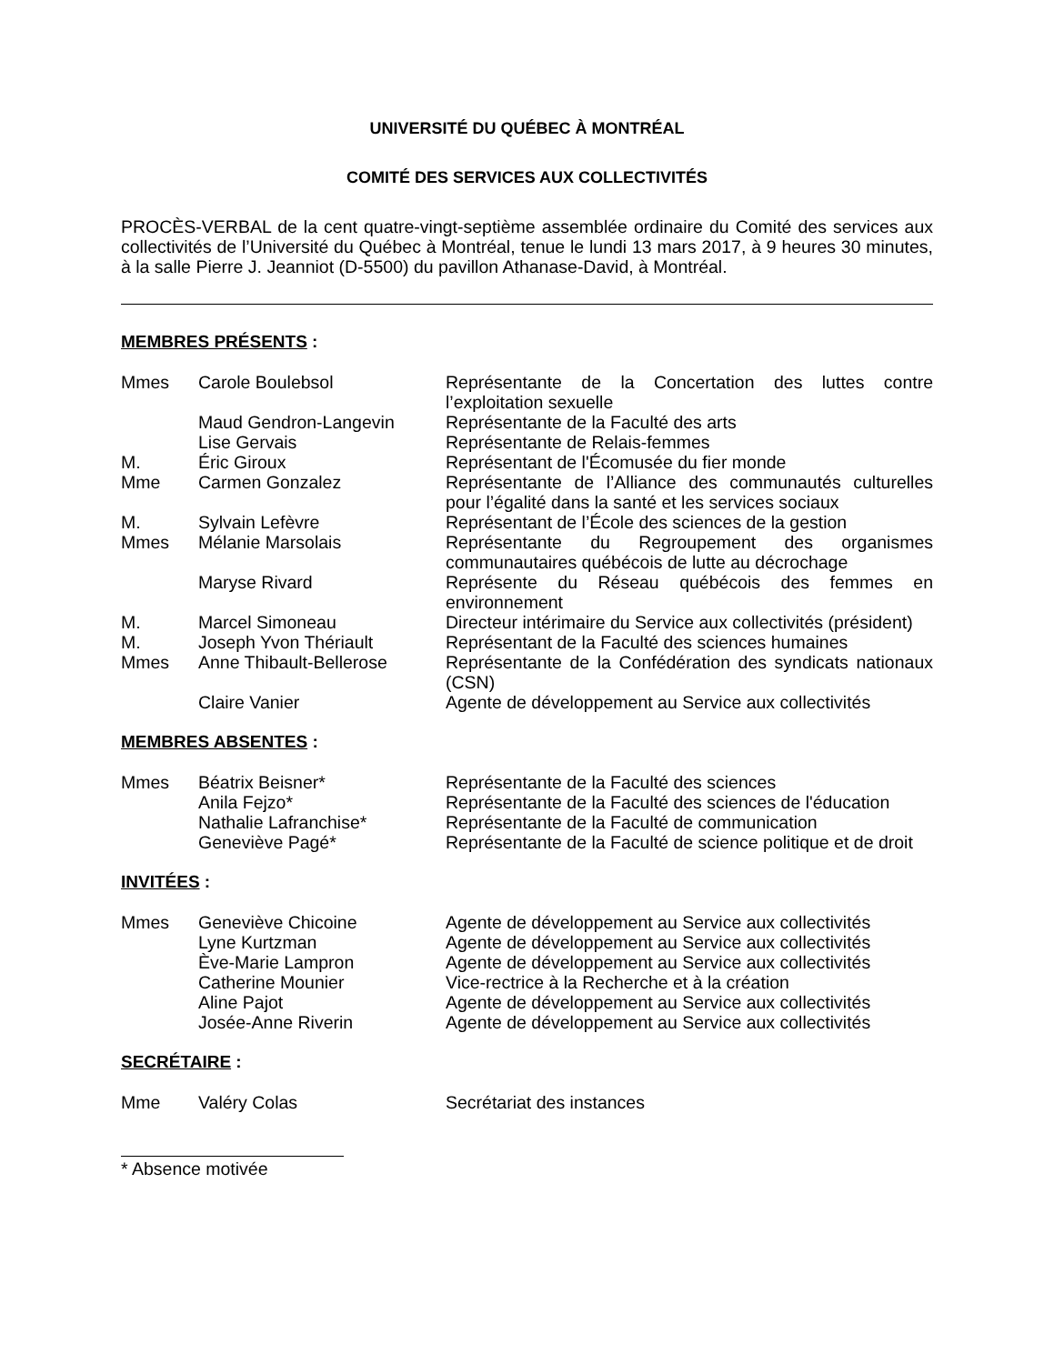UNIVERSITÉ DU QUÉBEC À MONTRÉAL
COMITÉ DES SERVICES AUX COLLECTIVITÉS
PROCÈS-VERBAL de la cent quatre-vingt-septième assemblée ordinaire du Comité des services aux collectivités de l’Université du Québec à Montréal, tenue le lundi 13 mars 2017, à 9 heures 30 minutes, à la salle Pierre J. Jeanniot (D-5500) du pavillon Athanase-David, à Montréal.
MEMBRES PRÉSENTS :
Mmes Carole Boulebsol Représentante de la Concertation des luttes contre l’exploitation sexuelle
Maud Gendron-Langevin Représentante de la Faculté des arts
Lise Gervais Représentante de Relais-femmes
M. Éric Giroux Représentant de l'Écomusée du fier monde
Mme Carmen Gonzalez Représentante de l’Alliance des communautés culturelles pour l’égalité dans la santé et les services sociaux
M. Sylvain Lefèvre Représentant de l’École des sciences de la gestion
Mmes Mélanie Marsolais Représentante du Regroupement des organismes communautaires québécois de lutte au décrochage
Maryse Rivard Représente du Réseau québécois des femmes en environnement
M. Marcel Simoneau Directeur intérimaire du Service aux collectivités (président)
M. Joseph Yvon Thériault Représentant de la Faculté des sciences humaines
Mmes Anne Thibault-Bellerose Représentante de la Confédération des syndicats nationaux (CSN)
Claire Vanier Agente de développement au Service aux collectivités
MEMBRES ABSENTES :
Mmes Béatrix Beisner* Représentante de la Faculté des sciences
Anila Fejzo* Représentante de la Faculté des sciences de l'éducation
Nathalie Lafranchise* Représentante de la Faculté de communication
Geneviève Pagé* Représentante de la Faculté de science politique et de droit
INVITÉES :
Mmes Geneviève Chicoine Agente de développement au Service aux collectivités
Lyne Kurtzman Agente de développement au Service aux collectivités
Ève-Marie Lampron Agente de développement au Service aux collectivités
Catherine Mounier Vice-rectrice à la Recherche et à la création
Aline Pajot Agente de développement au Service aux collectivités
Josée-Anne Riverin Agente de développement au Service aux collectivités
SECRÉTAIRE :
Mme Valéry Colas Secrétariat des instances
* Absence motivée